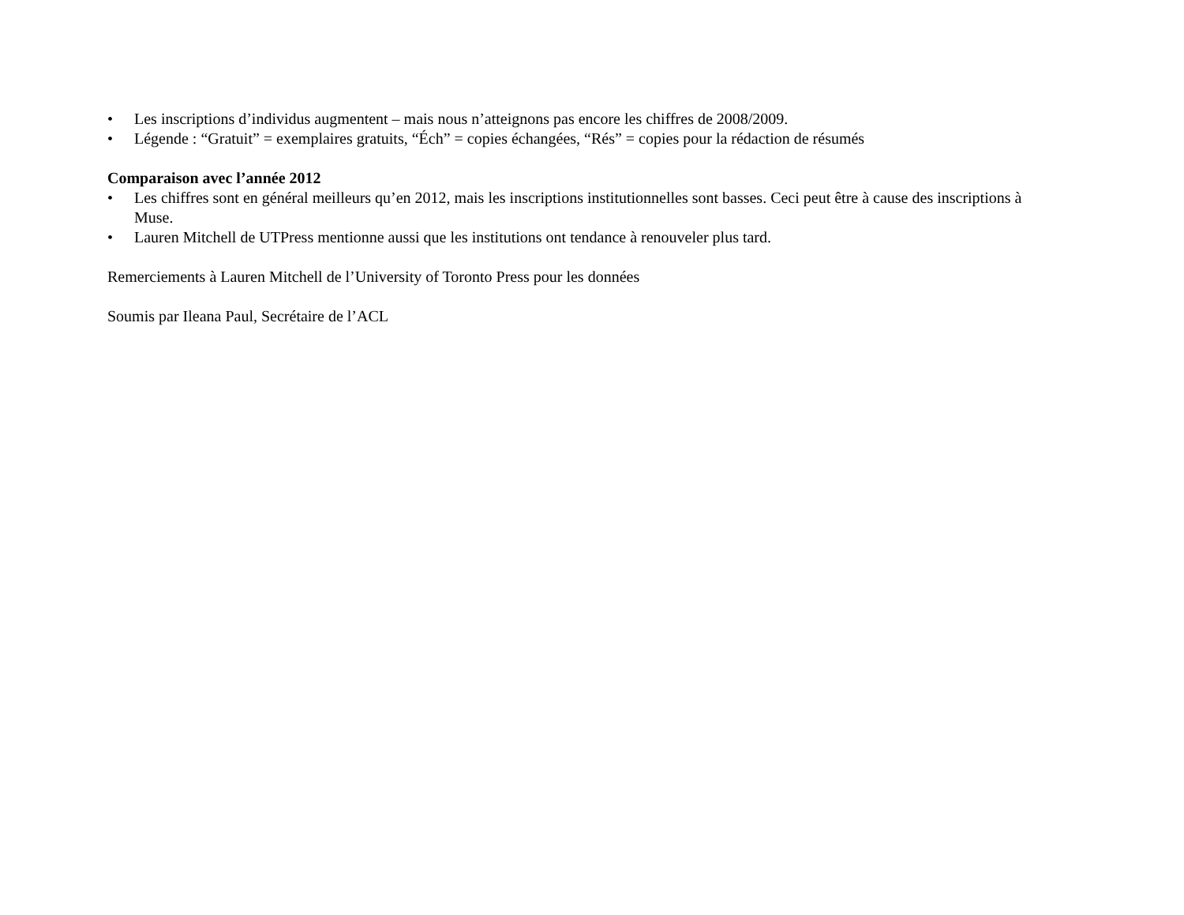• Les inscriptions d’individus augmentent – mais nous n’atteignons pas encore les chiffres de 2008/2009.
• Légende : “Gratuit” = exemplaires gratuits, “Éch” = copies échangées, “Rés” = copies pour la rédaction de résumés
Comparaison avec l’année 2012
• Les chiffres sont en général meilleurs qu’en 2012, mais les inscriptions institutionnelles sont basses. Ceci peut être à cause des inscriptions à Muse.
• Lauren Mitchell de UTPress mentionne aussi que les institutions ont tendance à renouveler plus tard.
Remerciements à Lauren Mitchell de l’University of Toronto Press pour les données
Soumis par Ileana Paul, Secrétaire de l’ACL